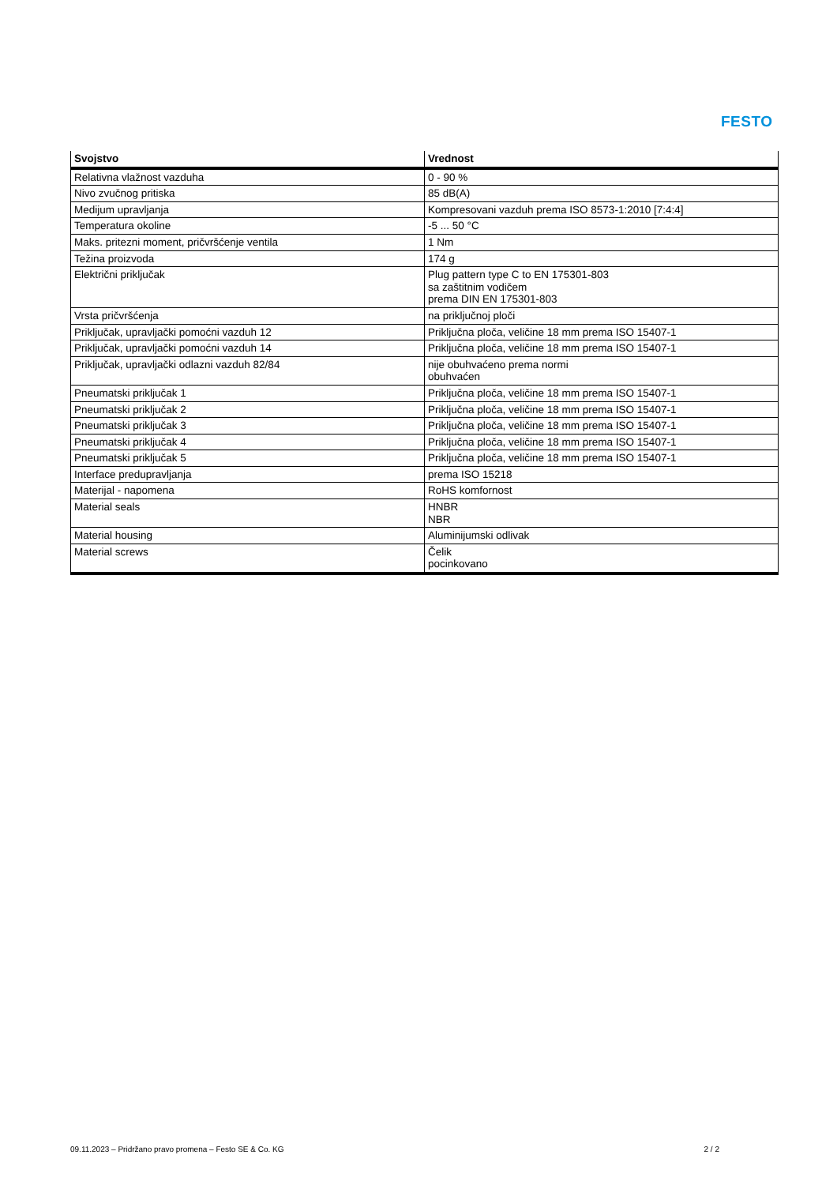FESTO
| Svojstvo | Vrednost |
| --- | --- |
| Relativna vlažnost vazduha | 0 - 90 % |
| Nivo zvučnog pritiska | 85 dB(A) |
| Medijum upravljanja | Kompresovani vazduh prema ISO 8573-1:2010 [7:4:4] |
| Temperatura okoline | -5 ... 50 °C |
| Maks. pritezni moment, pričvršćenje ventila | 1 Nm |
| Težina proizvoda | 174 g |
| Električni priključak | Plug pattern type C to EN 175301-803 sa zaštitnim vodičem prema DIN EN 175301-803 |
| Vrsta pričvršćenja | na priključnoj ploči |
| Priključak, upravljački pomoćni vazduh 12 | Priključna ploča, veličine 18 mm prema ISO 15407-1 |
| Priključak, upravljački pomoćni vazduh 14 | Priključna ploča, veličine 18 mm prema ISO 15407-1 |
| Priključak, upravljački odlazni vazduh 82/84 | nije obuhvaćeno prema normi obuhvaćen |
| Pneumatski priključak 1 | Priključna ploča, veličine 18 mm prema ISO 15407-1 |
| Pneumatski priključak 2 | Priključna ploča, veličine 18 mm prema ISO 15407-1 |
| Pneumatski priključak 3 | Priključna ploča, veličine 18 mm prema ISO 15407-1 |
| Pneumatski priključak 4 | Priključna ploča, veličine 18 mm prema ISO 15407-1 |
| Pneumatski priključak 5 | Priključna ploča, veličine 18 mm prema ISO 15407-1 |
| Interface predupravljanja | prema ISO 15218 |
| Materijal - napomena | RoHS komfornost |
| Material seals | HNBR NBR |
| Material housing | Aluminijumski odlivak |
| Material screws | Čelik pocinkovano |
09.11.2023 – Pridržano pravo promena – Festo SE & Co. KG 2 / 2